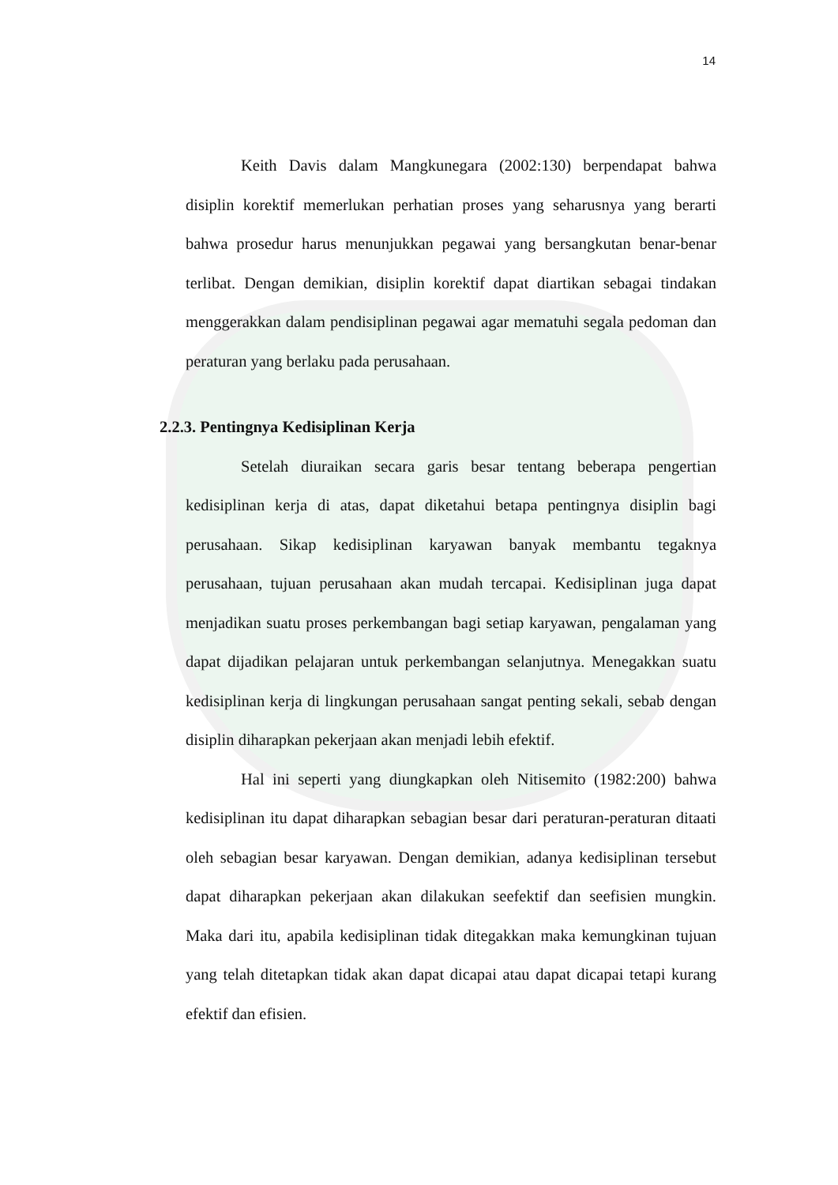14
Keith Davis dalam Mangkunegara (2002:130) berpendapat bahwa disiplin korektif memerlukan perhatian proses yang seharusnya yang berarti bahwa prosedur harus menunjukkan pegawai yang bersangkutan benar-benar terlibat. Dengan demikian, disiplin korektif dapat diartikan sebagai tindakan menggerakkan dalam pendisiplinan pegawai agar mematuhi segala pedoman dan peraturan yang berlaku pada perusahaan.
2.2.3. Pentingnya Kedisiplinan Kerja
Setelah diuraikan secara garis besar tentang beberapa pengertian kedisiplinan kerja di atas, dapat diketahui betapa pentingnya disiplin bagi perusahaan. Sikap kedisiplinan karyawan banyak membantu tegaknya perusahaan, tujuan perusahaan akan mudah tercapai. Kedisiplinan juga dapat menjadikan suatu proses perkembangan bagi setiap karyawan, pengalaman yang dapat dijadikan pelajaran untuk perkembangan selanjutnya. Menegakkan suatu kedisiplinan kerja di lingkungan perusahaan sangat penting sekali, sebab dengan disiplin diharapkan pekerjaan akan menjadi lebih efektif.
Hal ini seperti yang diungkapkan oleh Nitisemito (1982:200) bahwa kedisiplinan itu dapat diharapkan sebagian besar dari peraturan-peraturan ditaati oleh sebagian besar karyawan. Dengan demikian, adanya kedisiplinan tersebut dapat diharapkan pekerjaan akan dilakukan seefektif dan seefisien mungkin. Maka dari itu, apabila kedisiplinan tidak ditegakkan maka kemungkinan tujuan yang telah ditetapkan tidak akan dapat dicapai atau dapat dicapai tetapi kurang efektif dan efisien.